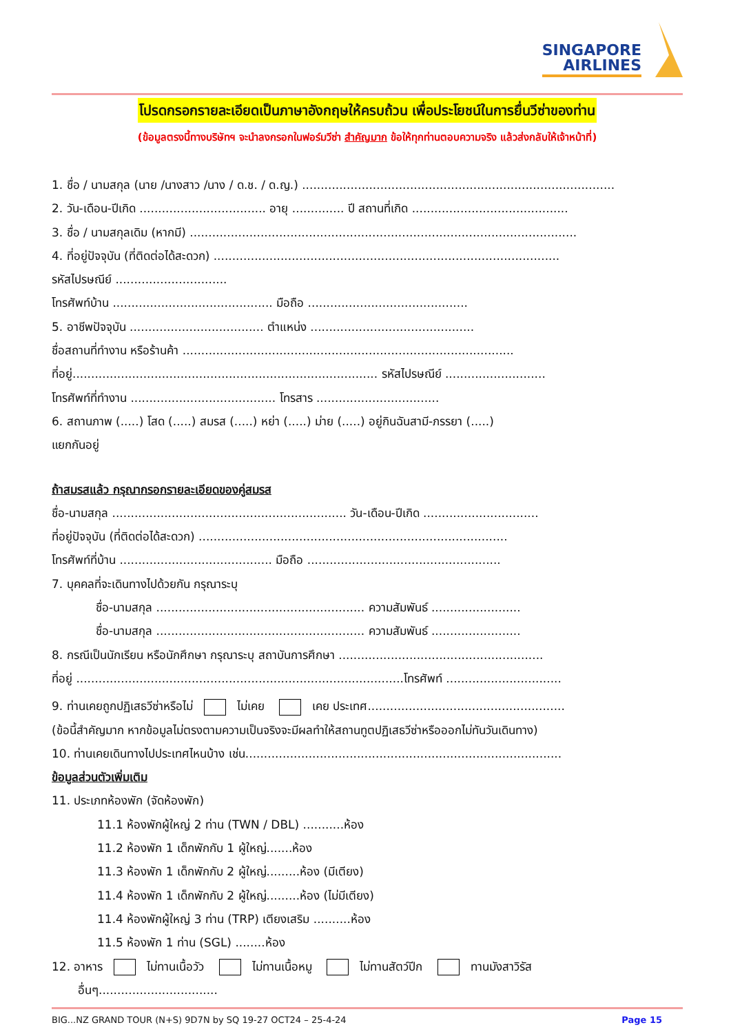SINGAPORE
AIRLINES
โปรดกรอกรายละเอียดเป็นภาษาอังกฤษให้ครบถ้วน เพื่อประโยชน์ในการยื่นวีซ่าของท่าน
(ข้อมูลตรงนี้ทางบริษัทฯ จะนำลงกรอกในฟอร์มวีซ่า สำคัญมาก ข้อให้ทุกท่านตอบความจริง แล้วส่งกลับให้เจ้าหน้าที่)
1. ชื่อ / นามสกุล (นาย /นางสาว /นาง / ด.ช. / ด.ญ.) ....................................................................................
2. วัน-เดือน-ปีเกิด .................................. อายุ .............. ปี สถานที่เกิด ..........................................
3. ชื่อ / นามสกุลเดิม (หากมี) ........................................................................................................
4. ที่อยู่ปัจจุบัน (ที่ติดต่อได้สะดวก) .............................................................................................
รหัสไปรษณีย์ ..............................
โทรศัพท์บ้าน ........................................... มือถือ ...........................................
5. อาชีพปัจจุบัน .................................... ตำแหน่ง ............................................
ชื่อสถานที่ทำงาน หรือร้านค้า .........................................................................................
ที่อยู่.................................................................................. รหัสไปรษณีย์ ...........................
โทรศัพท์ที่ทำงาน ....................................... โทรสาร .................................
6. สถานภาพ (.....) โสด (.....) สมรส (.....) หย่า (.....) ม่าย (.....) อยู่กินฉันสามี-ภรรยา (.....)
แยกกันอยู่
ถ้าสมรสแล้ว กรุณากรอกรายละเอียดของคู่สมรส
ชื่อ-นามสกุล ............................................................... วัน-เดือน-ปีเกิด ...............................
ที่อยู่ปัจจุบัน (ที่ติดต่อได้สะดวก) ...................................................................................
โทรศัพท์ที่บ้าน ......................................... มือถือ ....................................................
7. บุคคลที่จะเดินทางไปด้วยกัน กรุณาระบุ
ชื่อ-นามสกุล ........................................................ ความสัมพันธ์ ........................
ชื่อ-นามสกุล ........................................................ ความสัมพันธ์ ........................
8. กรณีเป็นนักเรียน หรือนักศึกษา กรุณาระบุ สถาบันการศึกษา .......................................................
ที่อยู่ ........................................................................................โทรศัพท์ ...............................
9. ท่านเคยถูกปฏิเสธวีซ่าหรือไม่ ไม่เคย เคย ประเทศ.....................................................
(ข้อนี้สำคัญมาก หากข้อมูลไม่ตรงตามความเป็นจริงจะมีผลทำให้สถานทูตปฏิเสธวีซ่าหรือออกไม่ทันวันเดินทาง)
10. ท่านเคยเดินทางไปประเทศไหนบ้าง เช่น.....................................................................................
ข้อมูลส่วนตัวเพิ่มเติม
11. ประเภทห้องพัก (จัดห้องพัก)
11.1 ห้องพักผู้ใหญ่ 2 ท่าน (TWN / DBL) ...........ห้อง
11.2 ห้องพัก 1 เด็กพักกับ 1 ผู้ใหญ่.......ห้อง
11.3 ห้องพัก 1 เด็กพักกับ 2 ผู้ใหญ่.........ห้อง (มีเตียง)
11.4 ห้องพัก 1 เด็กพักกับ 2 ผู้ใหญ่.........ห้อง (ไม่มีเตียง)
11.4 ห้องพักผู้ใหญ่ 3 ท่าน (TRP) เตียงเสริม ..........ห้อง
11.5 ห้องพัก 1 ท่าน (SGL) ........ห้อง
12. อาหาร ไม่ทานเนื้อวัว ไม่ทานเนื้อหมู ไม่ทานสัตว์ปีก ทานมังสาวิรัส
อื่นๆ................................
BIG...NZ GRAND TOUR (N+S) 9D7N by SQ 19-27 OCT24 – 25-4-24 Page 15